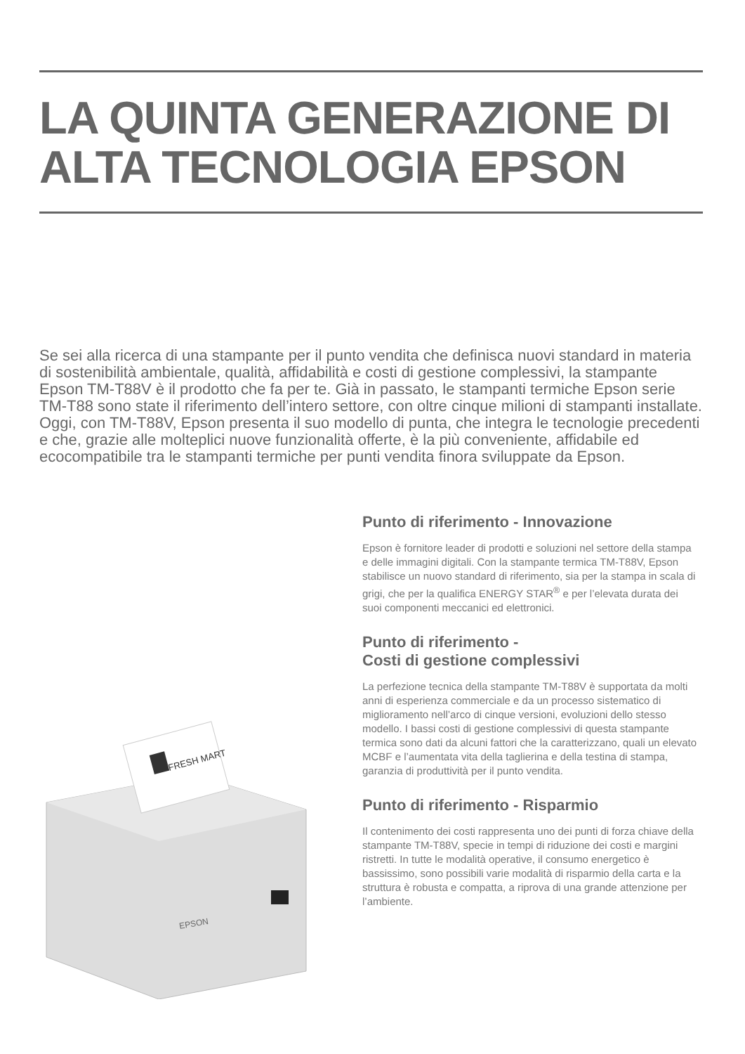LA QUINTA GENERAZIONE DI ALTA TECNOLOGIA EPSON
Se sei alla ricerca di una stampante per il punto vendita che definisca nuovi standard in materia di sostenibilità ambientale, qualità, affidabilità e costi di gestione complessivi, la stampante Epson TM-T88V è il prodotto che fa per te. Già in passato, le stampanti termiche Epson serie TM-T88 sono state il riferimento dell’intero settore, con oltre cinque milioni di stampanti installate. Oggi, con TM-T88V, Epson presenta il suo modello di punta, che integra le tecnologie precedenti e che, grazie alle molteplici nuove funzionalità offerte, è la più conveniente, affidabile ed ecocompatibile tra le stampanti termiche per punti vendita finora sviluppate da Epson.
FRESH MART
EPSON
Punto di riferimento - Innovazione
Epson è fornitore leader di prodotti e soluzioni nel settore della stampa e delle immagini digitali. Con la stampante termica TM-T88V, Epson stabilisce un nuovo standard di riferimento, sia per la stampa in scala di grigi, che per la qualifica ENERGY STAR<sup>®</sup> e per l’elevata durata dei suoi componenti meccanici ed elettronici.
Punto di riferimento -
Costi di gestione complessivi
La perfezione tecnica della stampante TM-T88V è supportata da molti anni di esperienza commerciale e da un processo sistematico di miglioramento nell’arco di cinque versioni, evoluzioni dello stesso modello. I bassi costi di gestione complessivi di questa stampante termica sono dati da alcuni fattori che la caratterizzano, quali un elevato MCBF e l’aumentata vita della taglierina e della testina di stampa, garanzia di produttività per il punto vendita.
Punto di riferimento - Risparmio
Il contenimento dei costi rappresenta uno dei punti di forza chiave della stampante TM-T88V, specie in tempi di riduzione dei costi e margini ristretti. In tutte le modalità operative, il consumo energetico è bassissimo, sono possibili varie modalità di risparmio della carta e la struttura è robusta e compatta, a riprova di una grande attenzione per l’ambiente.